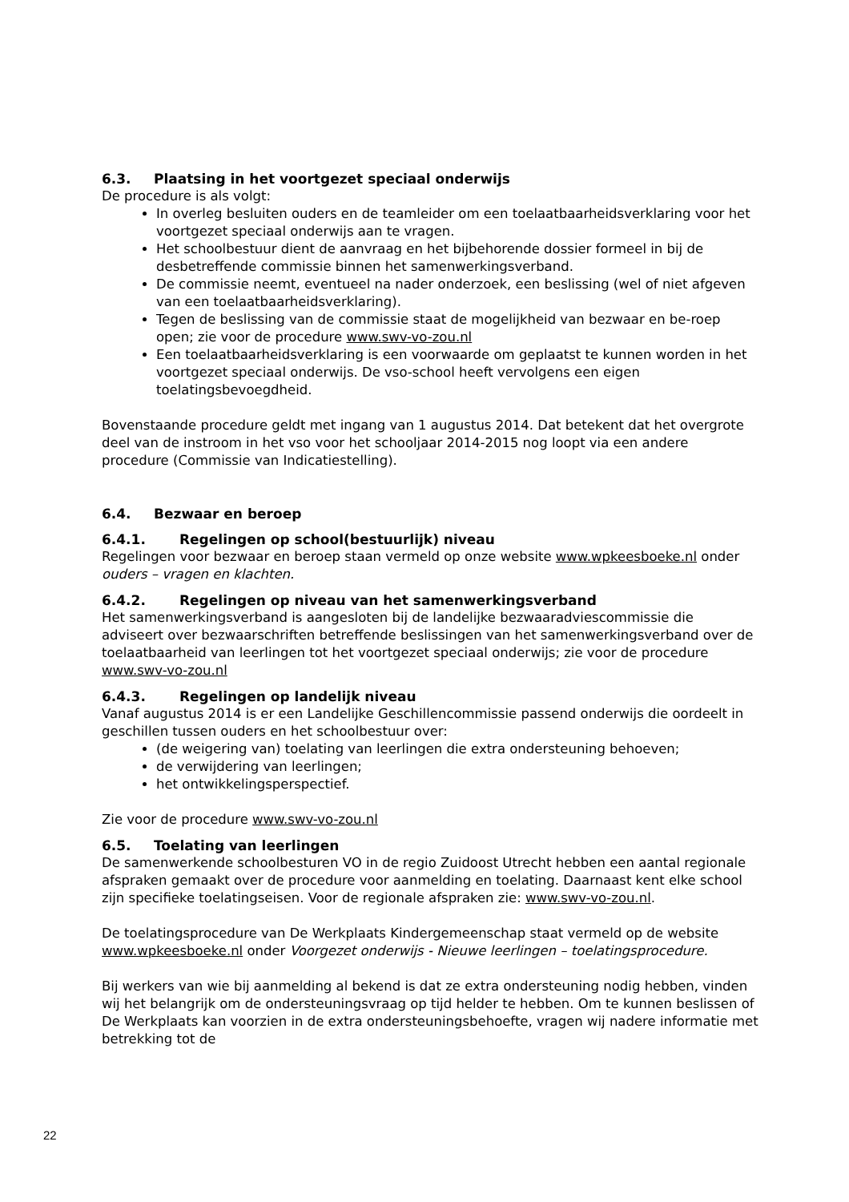6.3. Plaatsing in het voortgezet speciaal onderwijs
De procedure is als volgt:
In overleg besluiten ouders en de teamleider om een toelaatbaarheidsverklaring voor het voortgezet speciaal onderwijs aan te vragen.
Het schoolbestuur dient de aanvraag en het bijbehorende dossier formeel in bij de desbetreffende commissie binnen het samenwerkingsverband.
De commissie neemt, eventueel na nader onderzoek, een beslissing (wel of niet afgeven van een toelaatbaarheidsverklaring).
Tegen de beslissing van de commissie staat de mogelijkheid van bezwaar en be-roep open; zie voor de procedure www.swv-vo-zou.nl
Een toelaatbaarheidsverklaring is een voorwaarde om geplaatst te kunnen worden in het voortgezet speciaal onderwijs. De vso-school heeft vervolgens een eigen toelatingsbevoegdheid.
Bovenstaande procedure geldt met ingang van 1 augustus 2014. Dat betekent dat het overgrote deel van de instroom in het vso voor het schooljaar 2014-2015 nog loopt via een andere procedure (Commissie van Indicatiestelling).
6.4. Bezwaar en beroep
6.4.1. Regelingen op school(bestuurlijk) niveau
Regelingen voor bezwaar en beroep staan vermeld op onze website www.wpkeesboeke.nl onder ouders – vragen en klachten.
6.4.2. Regelingen op niveau van het samenwerkingsverband
Het samenwerkingsverband is aangesloten bij de landelijke bezwaaradviescommissie die adviseert over bezwaarschriften betreffende beslissingen van het samenwerkingsverband over de toelaatbaarheid van leerlingen tot het voortgezet speciaal onderwijs; zie voor de procedure www.swv-vo-zou.nl
6.4.3. Regelingen op landelijk niveau
Vanaf augustus 2014 is er een Landelijke Geschillencommissie passend onderwijs die oordeelt in geschillen tussen ouders en het schoolbestuur over:
(de weigering van) toelating van leerlingen die extra ondersteuning behoeven;
de verwijdering van leerlingen;
het ontwikkelingsperspectief.
Zie voor de procedure www.swv-vo-zou.nl
6.5. Toelating van leerlingen
De samenwerkende schoolbesturen VO in de regio Zuidoost Utrecht hebben een aantal regionale afspraken gemaakt over de procedure voor aanmelding en toelating. Daarnaast kent elke school zijn specifieke toelatingseisen. Voor de regionale afspraken zie: www.swv-vo-zou.nl.
De toelatingsprocedure van De Werkplaats Kindergemeenschap staat vermeld op de website www.wpkeesboeke.nl onder Voorgezet onderwijs - Nieuwe leerlingen – toelatingsprocedure.
Bij werkers van wie bij aanmelding al bekend is dat ze extra ondersteuning nodig hebben, vinden wij het belangrijk om de ondersteuningsvraag op tijd helder te hebben. Om te kunnen beslissen of De Werkplaats kan voorzien in de extra ondersteuningsbehoefte, vragen wij nadere informatie met betrekking tot de
22